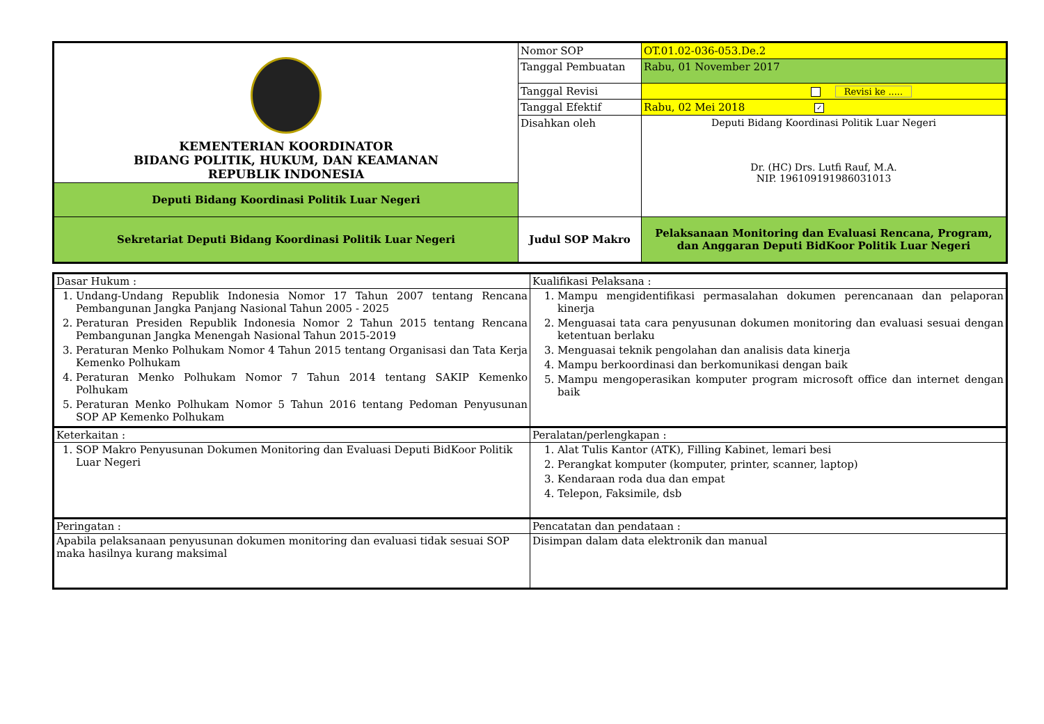| KEMENTERIAN KOORDINATOR BIDANG POLITIK, HUKUM, DAN KEAMANAN REPUBLIK INDONESIA | Nomor SOP | OT.01.02-036-053.De.2 |
| | Tanggal Pembuatan | Rabu, 01 November 2017 |
| | Tanggal Revisi | Revisi ke ..... |
| | Tanggal Efektif | Rabu, 02 Mei 2018 ✓ |
| | Disahkan oleh | Deputi Bidang Koordinasi Politik Luar Negeri Dr. (HC) Drs. Lutfi Rauf, M.A. NIP. 196109191986031013 |
| Deputi Bidang Koordinasi Politik Luar Negeri | | |
| Sekretariat Deputi Bidang Koordinasi Politik Luar Negeri | Judul SOP Makro | Pelaksanaan Monitoring dan Evaluasi Rencana, Program, dan Anggaran Deputi BidKoor Politik Luar Negeri |
| Dasar Hukum : | Kualifikasi Pelaksana : |
| 1. Undang-Undang Republik Indonesia Nomor 17 Tahun 2007 tentang Rencana Pembangunan Jangka Panjang Nasional Tahun 2005 - 2025 2. Peraturan Presiden Republik Indonesia Nomor 2 Tahun 2015 tentang Rencana Pembangunan Jangka Menengah Nasional Tahun 2015-2019 3. Peraturan Menko Polhukam Nomor 4 Tahun 2015 tentang Organisasi dan Tata Kerja Kemenko Polhukam 4. Peraturan Menko Polhukam Nomor 7 Tahun 2014 tentang SAKIP Kemenko Polhukam 5. Peraturan Menko Polhukam Nomor 5 Tahun 2016 tentang Pedoman Penyusunan SOP AP Kemenko Polhukam | 1. Mampu mengidentifikasi permasalahan dokumen perencanaan dan pelaporan kinerja 2. Menguasai tata cara penyusunan dokumen monitoring dan evaluasi sesuai dengan ketentuan berlaku 3. Menguasai teknik pengolahan dan analisis data kinerja 4. Mampu berkoordinasi dan berkomunikasi dengan baik 5. Mampu mengoperasikan komputer program microsoft office dan internet dengan baik |
| Keterkaitan : | Peralatan/perlengkapan : |
| 1. SOP Makro Penyusunan Dokumen Monitoring dan Evaluasi Deputi BidKoor Politik Luar Negeri | 1. Alat Tulis Kantor (ATK), Filling Kabinet, lemari besi 2. Perangkat komputer (komputer, printer, scanner, laptop) 3. Kendaraan roda dua dan empat 4. Telepon, Faksimile, dsb |
| Peringatan : | Pencatatan dan pendataan : |
| Apabila pelaksanaan penyusunan dokumen monitoring dan evaluasi tidak sesuai SOP maka hasilnya kurang maksimal | Disimpan dalam data elektronik dan manual |